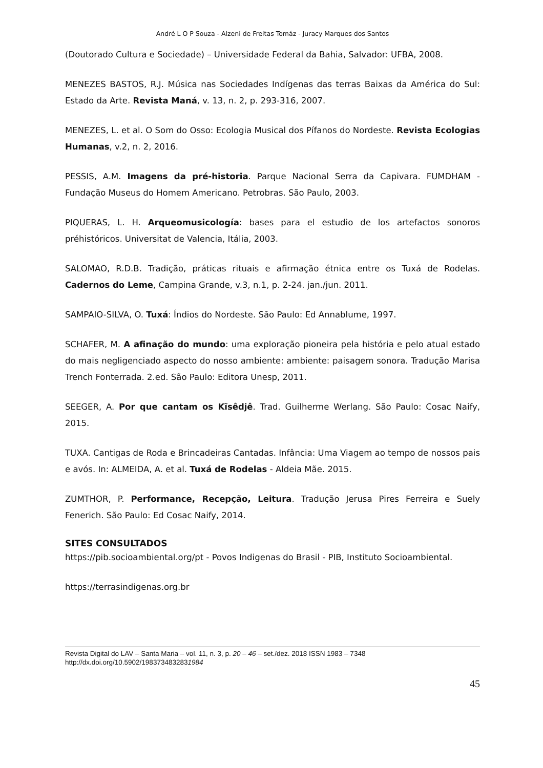André L O P Souza - Alzeni de Freitas Tomáz - Juracy Marques dos Santos
(Doutorado Cultura e Sociedade) – Universidade Federal da Bahia, Salvador: UFBA, 2008.
MENEZES BASTOS, R.J. Música nas Sociedades Indígenas das terras Baixas da América do Sul: Estado da Arte. Revista Maná, v. 13, n. 2, p. 293-316, 2007.
MENEZES, L. et al. O Som do Osso: Ecologia Musical dos Pífanos do Nordeste. Revista Ecologias Humanas, v.2, n. 2, 2016.
PESSIS, A.M. Imagens da pré-historia. Parque Nacional Serra da Capivara. FUMDHAM - Fundação Museus do Homem Americano. Petrobras. São Paulo, 2003.
PIQUERAS, L. H. Arqueomusicología: bases para el estudio de los artefactos sonoros préhistóricos. Universitat de Valencia, Itália, 2003.
SALOMAO, R.D.B. Tradição, práticas rituais e afirmação étnica entre os Tuxá de Rodelas. Cadernos do Leme, Campina Grande, v.3, n.1, p. 2-24. jan./jun. 2011.
SAMPAIO-SILVA, O. Tuxá: Índios do Nordeste. São Paulo: Ed Annablume, 1997.
SCHAFER, M. A afinação do mundo: uma exploração pioneira pela história e pelo atual estado do mais negligenciado aspecto do nosso ambiente: ambiente: paisagem sonora. Tradução Marisa Trench Fonterrada. 2.ed. São Paulo: Editora Unesp, 2011.
SEEGER, A. Por que cantam os Kĩsêdjê. Trad. Guilherme Werlang. São Paulo: Cosac Naify, 2015.
TUXA. Cantigas de Roda e Brincadeiras Cantadas. Infância: Uma Viagem ao tempo de nossos pais e avós. In: ALMEIDA, A. et al. Tuxá de Rodelas - Aldeia Mãe. 2015.
ZUMTHOR, P. Performance, Recepção, Leitura. Tradução Jerusa Pires Ferreira e Suely Fenerich. São Paulo: Ed Cosac Naify, 2014.
SITES CONSULTADOS
https://pib.socioambiental.org/pt - Povos Indigenas do Brasil - PIB, Instituto Socioambiental.
https://terrasindigenas.org.br
Revista Digital do LAV – Santa Maria – vol. 11, n. 3, p. 20 – 46 – set./dez. 2018 ISSN 1983 – 7348
http://dx.doi.org/10.5902/1983734832831984
45